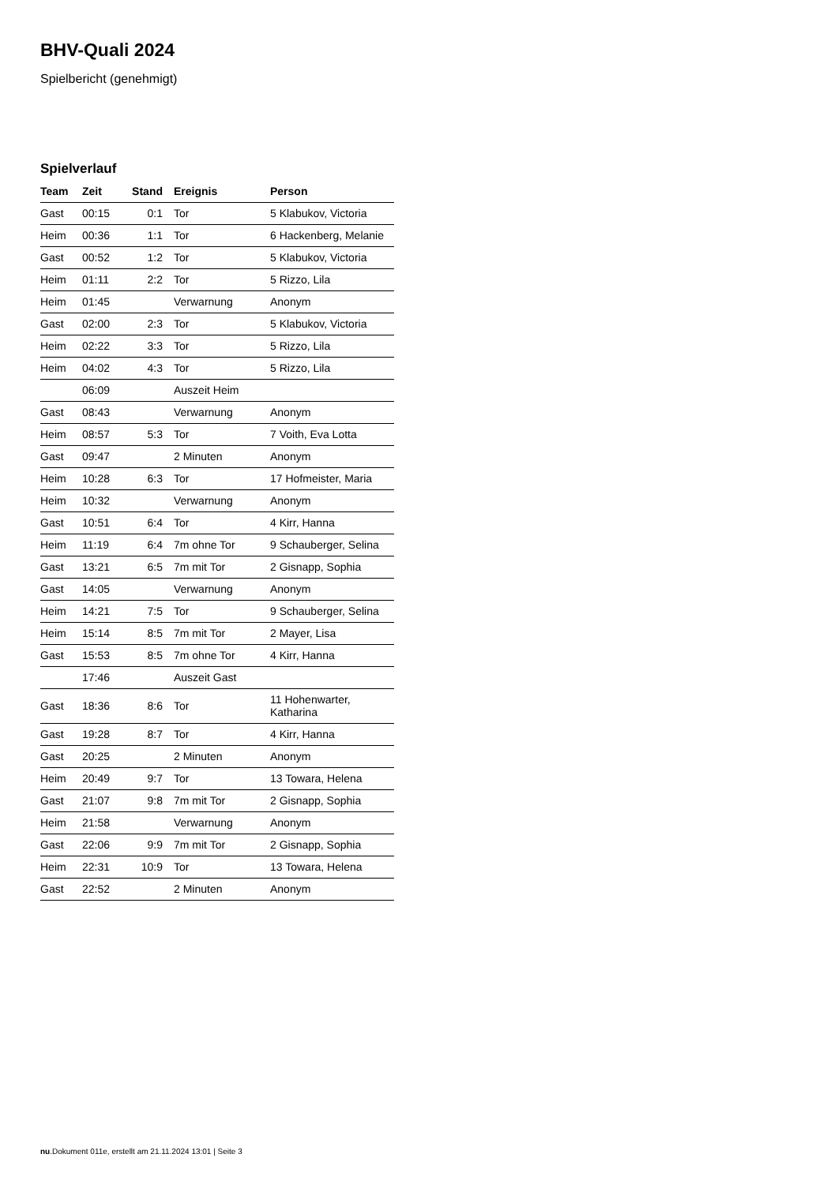BHV-Quali 2024
Spielbericht (genehmigt)
Spielverlauf
| Team | Zeit | Stand | Ereignis | Person |
| --- | --- | --- | --- | --- |
| Gast | 00:15 | 0:1 | Tor | 5 Klabukov, Victoria |
| Heim | 00:36 | 1:1 | Tor | 6 Hackenberg, Melanie |
| Gast | 00:52 | 1:2 | Tor | 5 Klabukov, Victoria |
| Heim | 01:11 | 2:2 | Tor | 5 Rizzo, Lila |
| Heim | 01:45 | | Verwarnung | Anonym |
| Gast | 02:00 | 2:3 | Tor | 5 Klabukov, Victoria |
| Heim | 02:22 | 3:3 | Tor | 5 Rizzo, Lila |
| Heim | 04:02 | 4:3 | Tor | 5 Rizzo, Lila |
| | 06:09 | | Auszeit Heim | |
| Gast | 08:43 | | Verwarnung | Anonym |
| Heim | 08:57 | 5:3 | Tor | 7 Voith, Eva Lotta |
| Gast | 09:47 | | 2 Minuten | Anonym |
| Heim | 10:28 | 6:3 | Tor | 17 Hofmeister, Maria |
| Heim | 10:32 | | Verwarnung | Anonym |
| Gast | 10:51 | 6:4 | Tor | 4 Kirr, Hanna |
| Heim | 11:19 | 6:4 | 7m ohne Tor | 9 Schauberger, Selina |
| Gast | 13:21 | 6:5 | 7m mit Tor | 2 Gisnapp, Sophia |
| Gast | 14:05 | | Verwarnung | Anonym |
| Heim | 14:21 | 7:5 | Tor | 9 Schauberger, Selina |
| Heim | 15:14 | 8:5 | 7m mit Tor | 2 Mayer, Lisa |
| Gast | 15:53 | 8:5 | 7m ohne Tor | 4 Kirr, Hanna |
| | 17:46 | | Auszeit Gast | |
| Gast | 18:36 | 8:6 | Tor | 11 Hohenwarter, Katharina |
| Gast | 19:28 | 8:7 | Tor | 4 Kirr, Hanna |
| Gast | 20:25 | | 2 Minuten | Anonym |
| Heim | 20:49 | 9:7 | Tor | 13 Towara, Helena |
| Gast | 21:07 | 9:8 | 7m mit Tor | 2 Gisnapp, Sophia |
| Heim | 21:58 | | Verwarnung | Anonym |
| Gast | 22:06 | 9:9 | 7m mit Tor | 2 Gisnapp, Sophia |
| Heim | 22:31 | 10:9 | Tor | 13 Towara, Helena |
| Gast | 22:52 | | 2 Minuten | Anonym |
nu.Dokument 011e, erstellt am 21.11.2024 13:01 | Seite 3